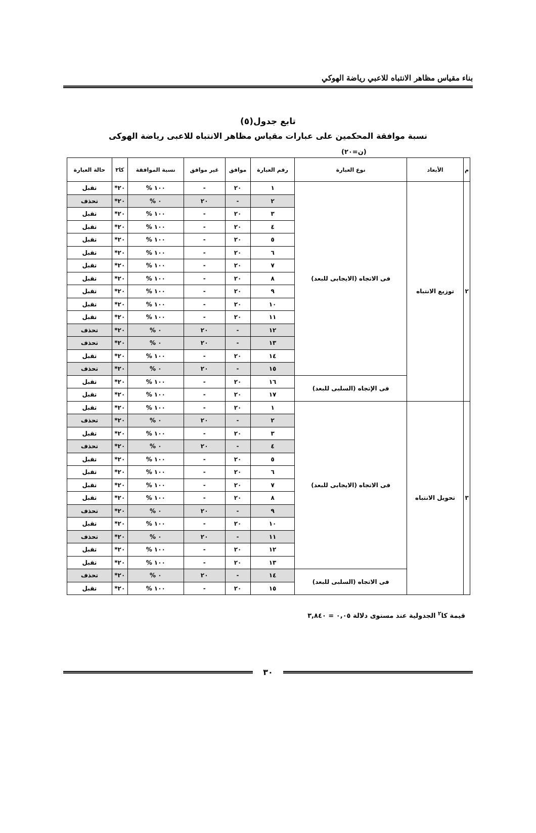بناء مقياس مظاهر الانتباه للاعبي رياضة الهوكي
تابع جدول(٥)
نسبة موافقة المحكمين على عبارات مقياس مظاهر الانتباه للاعبى رياضة الهوكى
(ن=٢٠)
| م | الأبعاد | نوع العبارة | رقم العبارة | موافق | غير موافق | نسبة الموافقة | كا٢ | حالة العبارة |
| --- | --- | --- | --- | --- | --- | --- | --- | --- |
| ٢ | توزيع الانتباه | فى الاتجاه (الايجابى للبعد) | ١ | ٢٠ | - | ١٠٠ % | ٢٠* | تقبل |
| | | | ٢ | - | ٢٠ | ٠ % | ٢٠* | تحذف |
| | | | ٣ | ٢٠ | - | ١٠٠ % | ٢٠* | تقبل |
| | | | ٤ | ٢٠ | - | ١٠٠ % | ٢٠* | تقبل |
| | | | ٥ | ٢٠ | - | ١٠٠ % | ٢٠* | تقبل |
| | | | ٦ | ٢٠ | - | ١٠٠ % | ٢٠* | تقبل |
| | | | ٧ | ٢٠ | - | ١٠٠ % | ٢٠* | تقبل |
| | | | ٨ | ٢٠ | - | ١٠٠ % | ٢٠* | تقبل |
| | | | ٩ | ٢٠ | - | ١٠٠ % | ٢٠* | تقبل |
| | | | ١٠ | ٢٠ | - | ١٠٠ % | ٢٠* | تقبل |
| | | | ١١ | ٢٠ | - | ١٠٠ % | ٢٠* | تقبل |
| | | | ١٢ | - | ٢٠ | ٠ % | ٢٠* | تحذف |
| | | | ١٣ | - | ٢٠ | ٠ % | ٢٠* | تحذف |
| | | | ١٤ | ٢٠ | - | ١٠٠ % | ٢٠* | تقبل |
| | | | ١٥ | - | ٢٠ | ٠ % | ٢٠* | تحذف |
| | | فى الإتجاه (السلبى للبعد) | ١٦ | ٢٠ | - | ١٠٠ % | ٢٠* | تقبل |
| | | | ١٧ | ٢٠ | - | ١٠٠ % | ٢٠* | تقبل |
| ٣ | تحويل الانتباه | فى الاتجاه (الايجابى للبعد) | ١ | ٢٠ | - | ١٠٠ % | ٢٠* | تقبل |
| | | | ٢ | - | ٢٠ | ٠ % | ٢٠* | تحذف |
| | | | ٣ | ٢٠ | - | ١٠٠ % | ٢٠* | تقبل |
| | | | ٤ | - | ٢٠ | ٠ % | ٢٠* | تحذف |
| | | | ٥ | ٢٠ | - | ١٠٠ % | ٢٠* | تقبل |
| | | | ٦ | ٢٠ | - | ١٠٠ % | ٢٠* | تقبل |
| | | | ٧ | ٢٠ | - | ١٠٠ % | ٢٠* | تقبل |
| | | | ٨ | ٢٠ | - | ١٠٠ % | ٢٠* | تقبل |
| | | | ٩ | - | ٢٠ | ٠ % | ٢٠* | تحذف |
| | | | ١٠ | ٢٠ | - | ١٠٠ % | ٢٠* | تقبل |
| | | | ١١ | - | ٢٠ | ٠ % | ٢٠* | تحذف |
| | | | ١٢ | ٢٠ | - | ١٠٠ % | ٢٠* | تقبل |
| | | | ١٣ | ٢٠ | - | ١٠٠ % | ٢٠* | تقبل |
| | | فى الاتجاه (السلبى للبعد) | ١٤ | - | ٢٠ | ٠ % | ٢٠* | تحذف |
| | | | ١٥ | ٢٠ | - | ١٠٠ % | ٢٠* | تقبل |
قيمة كا<sup>٢</sup> الجدولية عند مستوى دلالة ٠,٠٥ = ٣,٨٤٠
٣٠